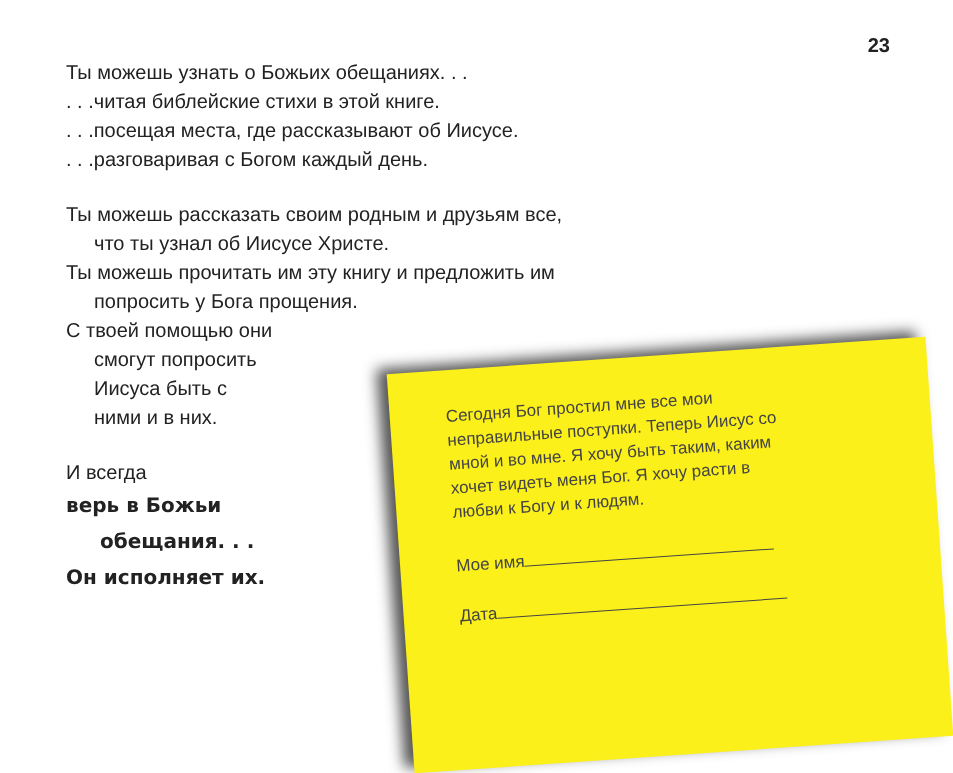23
Ты можешь узнать о Божьих обещаниях. . .
. . .читая библейские стихи в этой книге.
. . .посещая места, где рассказывают об Иисусе.
. . .разговаривая с Богом каждый день.
Ты можешь рассказать своим родным и друзьям все,
что ты узнал об Иисусе Христе.
Ты можешь прочитать им эту книгу и предложить им
попросить у Бога прощения.
С твоей помощью они
смогут попросить
Иисуса быть с
ними и в них.
И всегда
верь в Божьи
обещания. . .
Он исполняет их.
Сегодня Бог простил мне все мои неправильные поступки. Теперь Иисус со мной и во мне. Я хочу быть таким, каким хочет видеть меня Бог. Я хочу расти в любви к Богу и к людям.
Мое имя
Дата